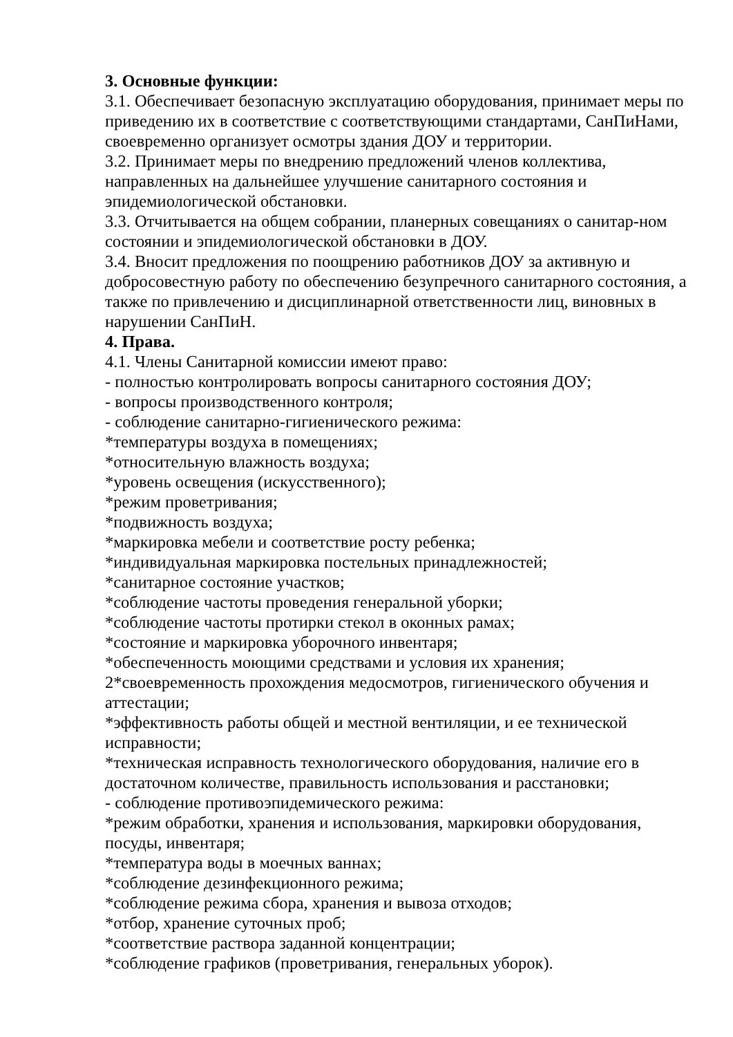3. Основные функции:
3.1. Обеспечивает безопасную эксплуатацию оборудования, принимает меры по приведению их в соответствие с соответствующими стандартами, СанПиНами, своевременно организует осмотры здания ДОУ и территории.
3.2. Принимает меры по внедрению предложений членов коллектива, направленных на дальнейшее улучшение санитарного состояния и эпидемиологической обстановки.
3.3. Отчитывается на общем собрании, планерных совещаниях о санитар-ном состоянии и эпидемиологической обстановки в ДОУ.
3.4. Вносит предложения по поощрению работников ДОУ за активную и добросовестную работу по обеспечению безупречного санитарного состояния, а также по привлечению и дисциплинарной ответственности лиц, виновных в нарушении СанПиН.
4. Права.
4.1. Члены Санитарной комиссии имеют право:
- полностью контролировать вопросы санитарного состояния ДОУ;
- вопросы производственного контроля;
- соблюдение санитарно-гигиенического режима:
*температуры воздуха в помещениях;
*относительную влажность воздуха;
*уровень освещения (искусственного);
*режим проветривания;
*подвижность воздуха;
*маркировка мебели и соответствие росту ребенка;
*индивидуальная маркировка постельных принадлежностей;
*санитарное состояние участков;
*соблюдение частоты проведения генеральной уборки;
*соблюдение частоты протирки стекол в оконных рамах;
*состояние и маркировка уборочного инвентаря;
*обеспеченность моющими средствами и условия их хранения;
2*своевременность прохождения медосмотров, гигиенического обучения и аттестации;
*эффективность работы общей и местной вентиляции, и ее технической исправности;
*техническая исправность технологического оборудования, наличие его в достаточном количестве, правильность использования и расстановки;
- соблюдение противоэпидемического режима:
*режим обработки, хранения и использования, маркировки оборудования, посуды, инвентаря;
*температура воды в моечных ваннах;
*соблюдение дезинфекционного режима;
*соблюдение режима сбора, хранения и вывоза отходов;
*отбор, хранение суточных проб;
*соответствие раствора заданной концентрации;
*соблюдение графиков (проветривания, генеральных уборок).